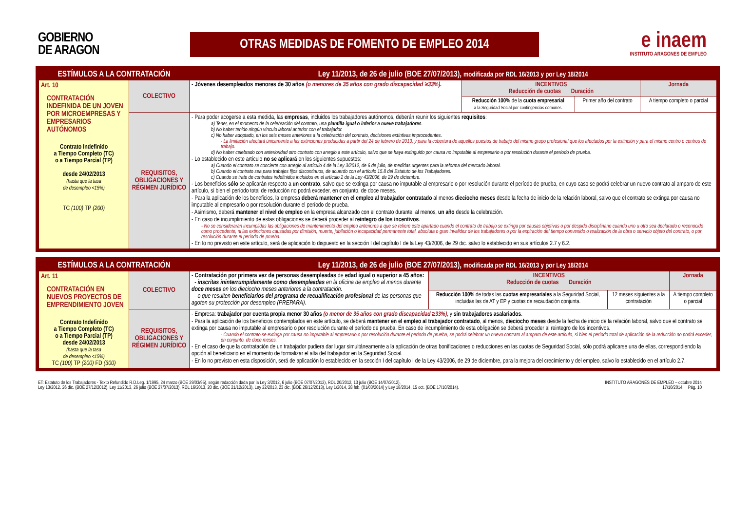GOBIERNO
DE ARAGON
OTRAS MEDIDAS DE FOMENTO DE EMPLEO 2014
e inaem
INSTITUTO ARAGONES DE EMPLEO
| ESTÍMULOS A LA CONTRATACIÓN | | Ley 11/2013, de 26 de julio (BOE 27/07/2013), modificada por RDL 16/2013 y por Ley 18/2014 | | | |
| Art. 10 CONTRATACIÓN INDEFINIDA DE UN JOVEN POR MICROEMPRESAS Y EMPRESARIOS AUTÓNOMOS Contrato Indefinido a Tiempo Completo (TC) o a Tiempo Parcial (TP) desde 24/02/2013 (hasta que la tasa de desempleo <15%) TC (100) TP (200) | COLECTIVO | - Jóvenes desempleados menores de 30 años (o menores de 35 años con grado discapacidad ≥33%). | INCENTIVOS Reducción de cuotas Duración | | Jornada |
| | | | Reducción 100% de la cuota empresarial a la Seguridad Social por contingencias comunes. | Primer año del contrato | A tiempo completo o parcial |
| | REQUISITOS, OBLIGACIONES Y RÉGIMEN JURÍDICO | - Para poder acogerse a esta medida, las empresas , incluidos los trabajadores autónomos, deberán reunir los siguientes requisitos : a) Tener, en el momento de la celebración del contrato, una plantilla igual o inferior a nueve trabajadores . b) No haber tenido ningún vínculo laboral anterior con el trabajador. c) No haber adoptado, en los seis meses anteriores a la celebración del contrato, decisiones extintivas improcedentes. - La limitación afectará únicamente a las extinciones producidas a partir del 24 de febrero de 2013, y para la cobertura de aquellos puestos de trabajo del mismo grupo profesional que los afectados por la extinción y para el mismo centro o centros de trabajo. d) No haber celebrado con anterioridad otro contrato con arreglo a este artículo, salvo que se haya extinguido por causa no imputable al empresario o por resolución durante el período de prueba. - Lo establecido en este artículo no se aplicará en los siguientes supuestos: a) Cuando el contrato se concierte con arreglo al artículo 4 de la Ley 3/2012, de 6 de julio, de medidas urgentes para la reforma del mercado laboral. b) Cuando el contrato sea para trabajos fijos discontinuos, de acuerdo con el artículo 15.8 del Estatuto de los Trabajadores. c) Cuando se trate de contratos indefinidos incluidos en el artículo 2 de la Ley 43/2006, de 29 de diciembre. - Los beneficios sólo se aplicarán respecto a un contrato , salvo que se extinga por causa no imputable al empresario o por resolución durante el período de prueba, en cuyo caso se podrá celebrar un nuevo contrato al amparo de este artículo, si bien el período total de reducción no podrá exceder, en conjunto, de doce meses. - Para la aplicación de los beneficios, la empresa deberá mantener en el empleo al trabajador contratado al menos dieciocho meses desde la fecha de inicio de la relación laboral, salvo que el contrato se extinga por causa no imputable al empresario o por resolución durante el período de prueba. - Asimismo, deberá mantener el nivel de empleo en la empresa alcanzado con el contrato durante, al menos, un año desde la celebración. - En caso de incumplimiento de estas obligaciones se deberá proceder al reintegro de los incentivos . - No se considerarán incumplidas las obligaciones de mantenimiento del empleo anteriores a que se refiere este apartado cuando el contrato de trabajo se extinga por causas objetivas o por despido disciplinario cuando uno u otro sea declarado o reconocido como procedente, ni las extinciones causadas por dimisión, muerte, jubilación o incapacidad permanente total, absoluta o gran invalidez de los trabajadores o por la expiración del tiempo convenido o realización de la obra o servicio objeto del contrato, o por resolución durante el período de prueba. - En lo no previsto en este artículo, será de aplicación lo dispuesto en la sección I del capítulo I de la Ley 43/2006, de 29 dic. salvo lo establecido en sus artículos 2.7 y 6.2. | | | |
| ESTÍMULOS A LA CONTRATACIÓN | | Ley 11/2013, de 26 de julio (BOE 27/07/2013), modificada por RDL 16/2013 y por Ley 18/2014 | | | |
| Art. 11 CONTRATACIÓN EN NUEVOS PROYECTOS DE EMPRENDIMIENTO JOVEN Contrato Indefinido a Tiempo Completo (TC) o a Tiempo Parcial (TP) desde 24/02/2013 (hasta que la tasa de desempleo <15%) TC (100) TP (200) FD (300) | COLECTIVO | - Contratación por primera vez de personas desempleadas de edad igual o superior a 45 años: - inscritas ininterrumpidamente como desempleadas en la oficina de empleo al menos durante doce meses en los dieciocho meses anteriores a la contratación. - o que resulten beneficiarios del programa de recualificación profesional de las personas que agoten su protección por desempleo (PREPARA). | INCENTIVOS Reducción de cuotas Duración | | Jornada |
| | | | Reducción 100% de todas las cuotas empresariales a la Seguridad Social, incluidas las de AT y EP y cuotas de recaudación conjunta. | 12 meses siguientes a la contratación | A tiempo completo o parcial |
| | REQUISITOS, OBLIGACIONES Y RÉGIMEN JURÍDICO | - Empresa: trabajador por cuenta propia menor 30 años (o menor de 35 años con grado discapacidad ≥33%) , y sin trabajadores asalariados . - Para la aplicación de los beneficios contemplados en este artículo, se deberá mantener en el empleo al trabajador contratado , al menos, dieciocho meses desde la fecha de inicio de la relación laboral, salvo que el contrato se extinga por causa no imputable al empresario o por resolución durante el período de prueba. En caso de incumplimiento de esta obligación se deberá proceder al reintegro de los incentivos. - Cuando el contrato se extinga por causa no imputable al empresario o por resolución durante el período de prueba, se podrá celebrar un nuevo contrato al amparo de este artículo, si bien el período total de aplicación de la reducción no podrá exceder, en conjunto, de doce meses. - En el caso de que la contratación de un trabajador pudiera dar lugar simultáneamente a la aplicación de otras bonificaciones o reducciones en las cuotas de Seguridad Social, sólo podrá aplicarse una de ellas, correspondiendo la opción al beneficiario en el momento de formalizar el alta del trabajador en la Seguridad Social. - En lo no previsto en esta disposición, será de aplicación lo establecido en la sección I del capítulo I de la Ley 43/2006, de 29 de diciembre, para la mejora del crecimiento y del empleo, salvo lo establecido en el artículo 2.7. | | | |
ET: Estatuto de los Trabajadores - Texto Refundido R.D.Leg. 1/1995, 24 marzo (BOE 29/03/95), según redacción dada por la Ley 3/2012, 6 julio (BOE 07/07/2012), RDL 20/2012, 13 julio (BOE 14/07/2012),
Ley 13/2012. 26 dic. (BOE 27/12/2012), Ley 11/2013, 26 julio (BOE 27/07/2013), RDL 16/2013, 20 dic. (BOE 21/12/2013), Ley 22/2013, 23 dic. (BOE 26/12/2013), Ley 1/2014, 28 feb. (01/03/2014) y Ley 18/2014, 15 oct. (BOE 17/10/2014).
INSTITUTO ARAGONÉS DE EMPLEO – octubre 2014
17/10/2014 Pág. 10